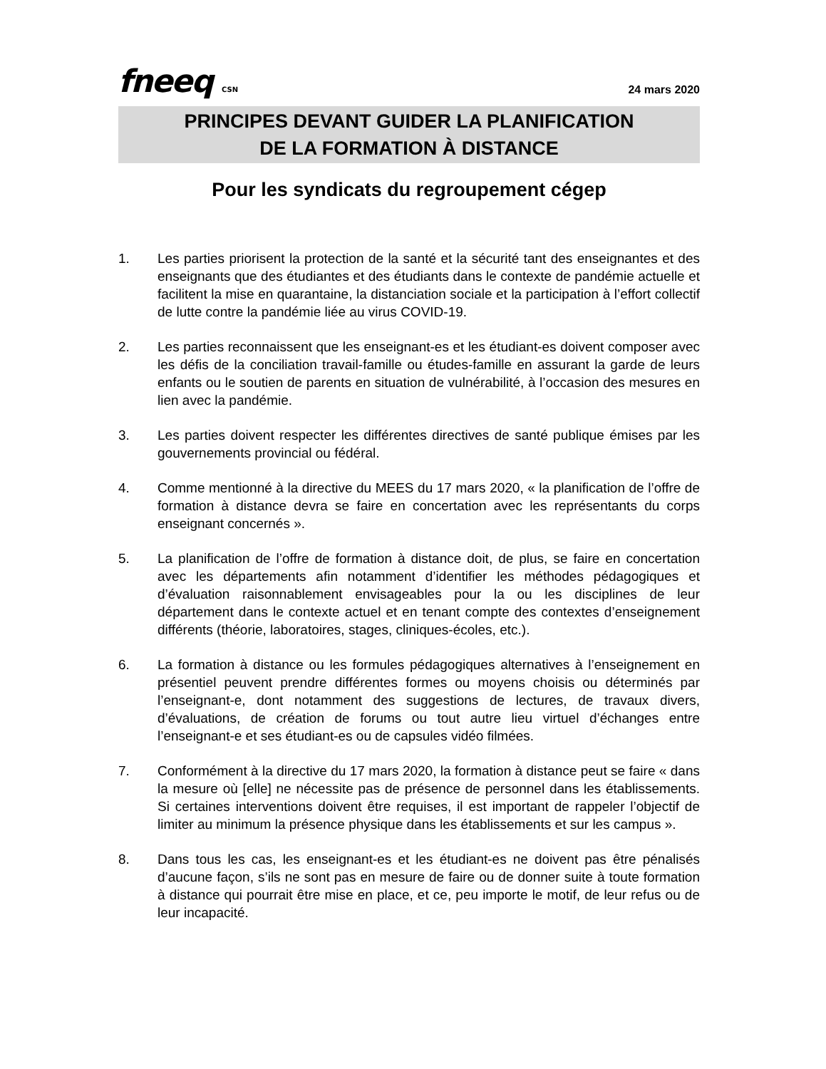fneeq CSN
24 mars 2020
PRINCIPES DEVANT GUIDER LA PLANIFICATION
DE LA FORMATION À DISTANCE
Pour les syndicats du regroupement cégep
1. Les parties priorisent la protection de la santé et la sécurité tant des enseignantes et des enseignants que des étudiantes et des étudiants dans le contexte de pandémie actuelle et facilitent la mise en quarantaine, la distanciation sociale et la participation à l’effort collectif de lutte contre la pandémie liée au virus COVID-19.
2. Les parties reconnaissent que les enseignant-es et les étudiant-es doivent composer avec les défis de la conciliation travail-famille ou études-famille en assurant la garde de leurs enfants ou le soutien de parents en situation de vulnérabilité, à l’occasion des mesures en lien avec la pandémie.
3. Les parties doivent respecter les différentes directives de santé publique émises par les gouvernements provincial ou fédéral.
4. Comme mentionné à la directive du MEES du 17 mars 2020, « la planification de l’offre de formation à distance devra se faire en concertation avec les représentants du corps enseignant concernés ».
5. La planification de l’offre de formation à distance doit, de plus, se faire en concertation avec les départements afin notamment d’identifier les méthodes pédagogiques et d’évaluation raisonnablement envisageables pour la ou les disciplines de leur département dans le contexte actuel et en tenant compte des contextes d’enseignement différents (théorie, laboratoires, stages, cliniques-écoles, etc.).
6. La formation à distance ou les formules pédagogiques alternatives à l’enseignement en présentiel peuvent prendre différentes formes ou moyens choisis ou déterminés par l’enseignant-e, dont notamment des suggestions de lectures, de travaux divers, d’évaluations, de création de forums ou tout autre lieu virtuel d’échanges entre l’enseignant-e et ses étudiant-es ou de capsules vidéo filmées.
7. Conformément à la directive du 17 mars 2020, la formation à distance peut se faire « dans la mesure où [elle] ne nécessite pas de présence de personnel dans les établissements. Si certaines interventions doivent être requises, il est important de rappeler l’objectif de limiter au minimum la présence physique dans les établissements et sur les campus ».
8. Dans tous les cas, les enseignant-es et les étudiant-es ne doivent pas être pénalisés d’aucune façon, s’ils ne sont pas en mesure de faire ou de donner suite à toute formation à distance qui pourrait être mise en place, et ce, peu importe le motif, de leur refus ou de leur incapacité.